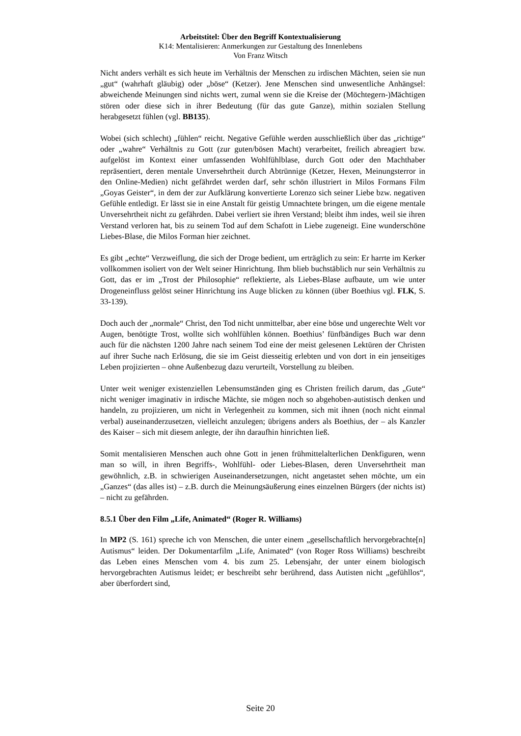Arbeitstitel: Über den Begriff Kontextualisierung
K14: Mentalisieren: Anmerkungen zur Gestaltung des Innenlebens
Von Franz Witsch
Nicht anders verhält es sich heute im Verhältnis der Menschen zu irdischen Mächten, seien sie nun „gut“ (wahrhaft gläubig) oder „böse“ (Ketzer). Jene Menschen sind unwesentliche Anhängsel: abweichende Meinungen sind nichts wert, zumal wenn sie die Kreise der (Möchtegern-)Mächtigen stören oder diese sich in ihrer Bedeutung (für das gute Ganze), mithin sozialen Stellung herabgesetzt fühlen (vgl. BB135).
Wobei (sich schlecht) „fühlen“ reicht. Negative Gefühle werden ausschließlich über das „richtige“ oder „wahre“ Verhältnis zu Gott (zur guten/bösen Macht) verarbeitet, freilich abreagiert bzw. aufgelöst im Kontext einer umfassenden Wohlfühlblase, durch Gott oder den Machthaber repräsentiert, deren mentale Unversehrtheit durch Abtrünnige (Ketzer, Hexen, Meinungsterror in den Online-Medien) nicht gefährdet werden darf, sehr schön illustriert in Milos Formans Film „Goyas Geister“, in dem der zur Aufklärung konvertierte Lorenzo sich seiner Liebe bzw. negativen Gefühle entledigt. Er lässt sie in eine Anstalt für geistig Umnachtete bringen, um die eigene mentale Unversehrtheit nicht zu gefährden. Dabei verliert sie ihren Verstand; bleibt ihm indes, weil sie ihren Verstand verloren hat, bis zu seinem Tod auf dem Schafott in Liebe zugeneigt. Eine wunderschöne Liebes-Blase, die Milos Forman hier zeichnet.
Es gibt „echte“ Verzweiflung, die sich der Droge bedient, um erträglich zu sein: Er harrte im Kerker vollkommen isoliert von der Welt seiner Hinrichtung. Ihm blieb buchstäblich nur sein Verhältnis zu Gott, das er im „Trost der Philosophie“ reflektierte, als Liebes-Blase aufbaute, um wie unter Drogeneinfluss gelöst seiner Hinrichtung ins Auge blicken zu können (über Boethius vgl. FLK, S. 33-139).
Doch auch der „normale“ Christ, den Tod nicht unmittelbar, aber eine böse und ungerechte Welt vor Augen, benötigte Trost, wollte sich wohlfühlen können. Boethius’ fünfbändiges Buch war denn auch für die nächsten 1200 Jahre nach seinem Tod eine der meist gelesenen Lektüren der Christen auf ihrer Suche nach Erlösung, die sie im Geist diesseitig erlebten und von dort in ein jenseitiges Leben projizierten – ohne Außenbezug dazu verurteilt, Vorstellung zu bleiben.
Unter weit weniger existenziellen Lebensumständen ging es Christen freilich darum, das „Gute“ nicht weniger imaginativ in irdische Mächte, sie mögen noch so abgehoben-autistisch denken und handeln, zu projizieren, um nicht in Verlegenheit zu kommen, sich mit ihnen (noch nicht einmal verbal) auseinanderzusetzen, vielleicht anzulegen; übrigens anders als Boethius, der – als Kanzler des Kaiser – sich mit diesem anlegte, der ihn daraufhin hinrichten ließ.
Somit mentalisieren Menschen auch ohne Gott in jenen frühmittelalterlichen Denkfiguren, wenn man so will, in ihren Begriffs-, Wohlfühl- oder Liebes-Blasen, deren Unversehrtheit man gewöhnlich, z.B. in schwierigen Auseinandersetzungen, nicht angetastet sehen möchte, um ein „Ganzes“ (das alles ist) – z.B. durch die Meinungsäußerung eines einzelnen Bürgers (der nichts ist) – nicht zu gefährden.
8.5.1 Über den Film „Life, Animated“ (Roger R. Williams)
In MP2 (S. 161) spreche ich von Menschen, die unter einem „gesellschaftlich hervorgebrachte[n] Autismus“ leiden. Der Dokumentarfilm „Life, Animated“ (von Roger Ross Williams) beschreibt das Leben eines Menschen vom 4. bis zum 25. Lebensjahr, der unter einem biologisch hervorgebrachten Autismus leidet; er beschreibt sehr berührend, dass Autisten nicht „gefühllos“, aber überfordert sind,
Seite 20